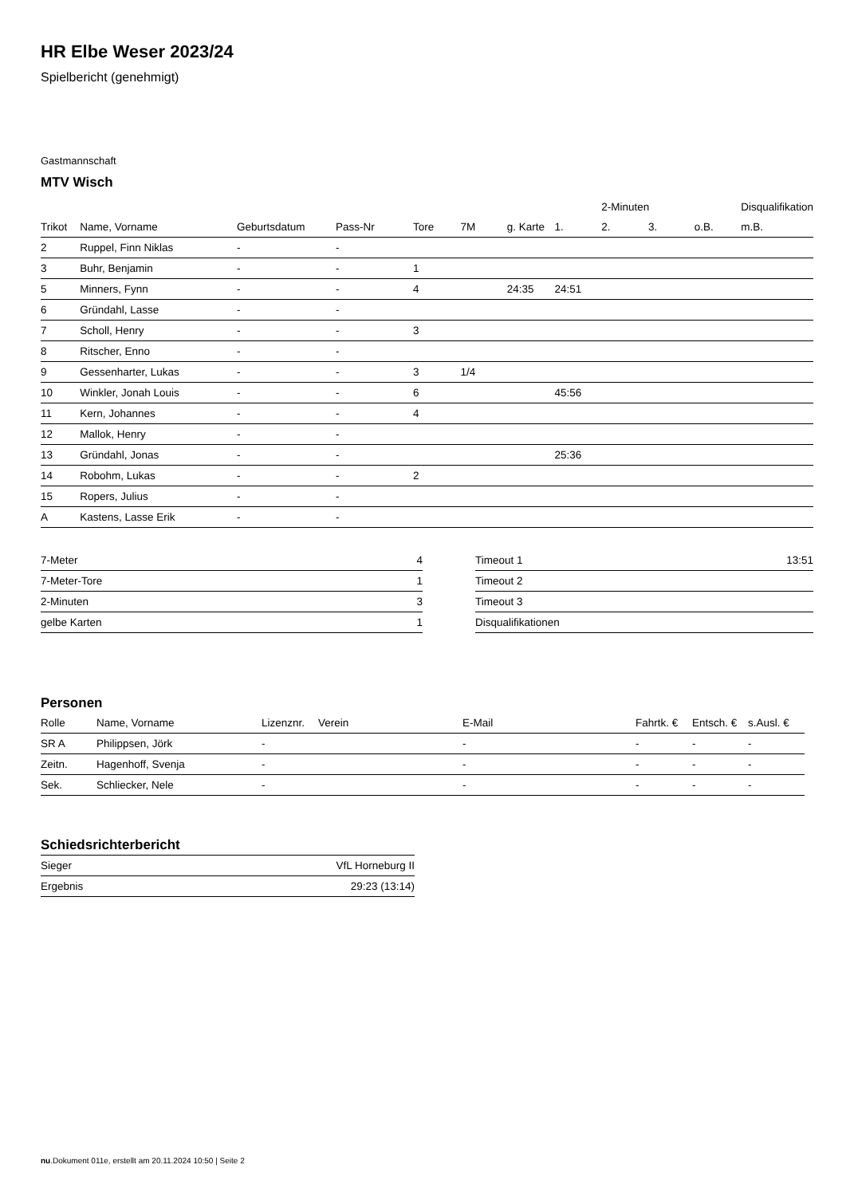HR Elbe Weser 2023/24
Spielbericht (genehmigt)
Gastmannschaft
MTV Wisch
| | | | | | | | | 2-Minuten | | | Disqualifikation |
| Trikot | Name, Vorname | Geburtsdatum | Pass-Nr | Tore | 7M | g. Karte | 1. | 2. | 3. | o.B. | m.B. |
| 2 | Ruppel, Finn Niklas | - | - | | | | | | | | |
| 3 | Buhr, Benjamin | - | - | 1 | | | | | | | |
| 5 | Minners, Fynn | - | - | 4 | | 24:35 | 24:51 | | | | |
| 6 | Gründahl, Lasse | - | - | | | | | | | | |
| 7 | Scholl, Henry | - | - | 3 | | | | | | | |
| 8 | Ritscher, Enno | - | - | | | | | | | | |
| 9 | Gessenharter, Lukas | - | - | 3 | 1/4 | | | | | | |
| 10 | Winkler, Jonah Louis | - | - | 6 | | | 45:56 | | | | |
| 11 | Kern, Johannes | - | - | 4 | | | | | | | |
| 12 | Mallok, Henry | - | - | | | | | | | | |
| 13 | Gründahl, Jonas | - | - | | | | 25:36 | | | | |
| 14 | Robohm, Lukas | - | - | 2 | | | | | | | |
| 15 | Ropers, Julius | - | - | | | | | | | | |
| A | Kastens, Lasse Erik | - | - | | | | | | | | |
| 7-Meter | 4 |
| 7-Meter-Tore | 1 |
| 2-Minuten | 3 |
| gelbe Karten | 1 |
| Timeout 1 | 13:51 |
| Timeout 2 | |
| Timeout 3 | |
| Disqualifikationen | |
Personen
| Rolle | Name, Vorname | Lizenznr. | Verein | E-Mail | Fahrtk. € | Entsch. € | s.Ausl. € |
| --- | --- | --- | --- | --- | --- | --- | --- |
| SR A | Philippsen, Jörk | - | | - | - | - | - |
| Zeitn. | Hagenhoff, Svenja | - | | - | - | - | - |
| Sek. | Schliecker, Nele | - | | - | - | - | - |
Schiedsrichterbericht
| Sieger | VfL Horneburg II |
| Ergebnis | 29:23 (13:14) |
nu.Dokument 011e, erstellt am 20.11.2024 10:50 | Seite 2